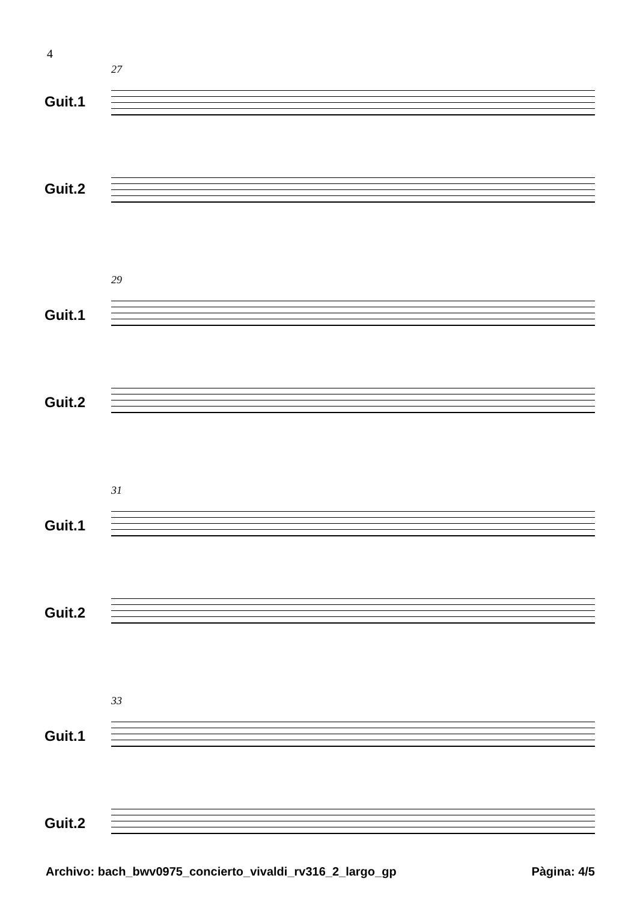4
27
Guit.1
Guit.2
29
Guit.1
Guit.2
31
Guit.1
Guit.2
33
Guit.1
Guit.2
Archivo: bach_bwv0975_concierto_vivaldi_rv316_2_largo_gp Pàgina: 4/5